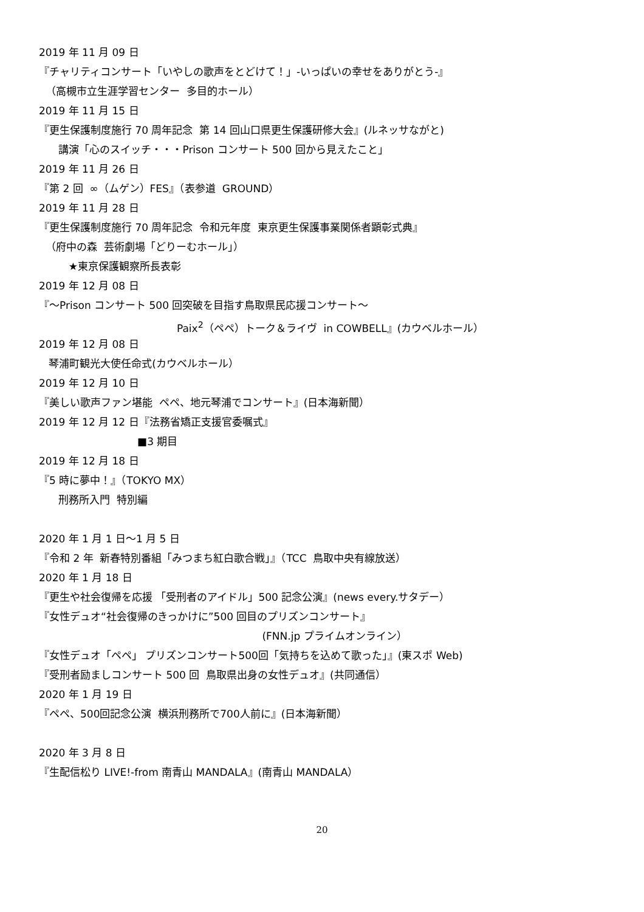2019 年 11 月 09 日
『チャリティコンサート「いやしの歌声をとどけて！」-いっぱいの幸せをありがとう-』
（高槻市立生涯学習センター 多目的ホール）
2019 年 11 月 15 日
『更生保護制度施行 70 周年記念 第 14 回山口県更生保護研修大会』(ルネッサながと)
講演「心のスイッチ・・・Prison コンサート 500 回から見えたこと」
2019 年 11 月 26 日
『第 2 回 ∞（ムゲン）FES』（表参道 GROUND）
2019 年 11 月 28 日
『更生保護制度施行 70 周年記念 令和元年度 東京更生保護事業関係者顕彰式典』
（府中の森 芸術劇場「どりーむホール」）
★東京保護観察所長表彰
2019 年 12 月 08 日
『～Prison コンサート 500 回突破を目指す鳥取県民応援コンサート～
Paix<sup>2</sup>（ペペ）トーク＆ライヴ in COWBELL』(カウベルホール）
2019 年 12 月 08 日
琴浦町観光大使任命式(カウベルホール）
2019 年 12 月 10 日
『美しい歌声ファン堪能 ペペ、地元琴浦でコンサート』(日本海新聞）
2019 年 12 月 12 日『法務省矯正支援官委嘱式』
■3 期目
2019 年 12 月 18 日
『5 時に夢中！』（TOKYO MX）
刑務所入門 特別編
2020 年 1 月 1 日～1 月 5 日
『令和 2 年 新春特別番組「みつまち紅白歌合戦」』（TCC 鳥取中央有線放送）
2020 年 1 月 18 日
『更生や社会復帰を応援 「受刑者のアイドル」500 記念公演』(news every.サタデー）
『女性デュオ“社会復帰のきっかけに”500 回目のプリズンコンサート』
(FNN.jp プライムオンライン）
『女性デュオ「ペペ」 プリズンコンサート500回「気持ちを込めて歌った」』(東スポ Web)
『受刑者励ましコンサート 500 回 鳥取県出身の女性デュオ』(共同通信）
2020 年 1 月 19 日
『ペペ、500回記念公演 横浜刑務所で700人前に』(日本海新聞）
2020 年 3 月 8 日
『生配信松り LIVE!-from 南青山 MANDALA』(南青山 MANDALA）
20